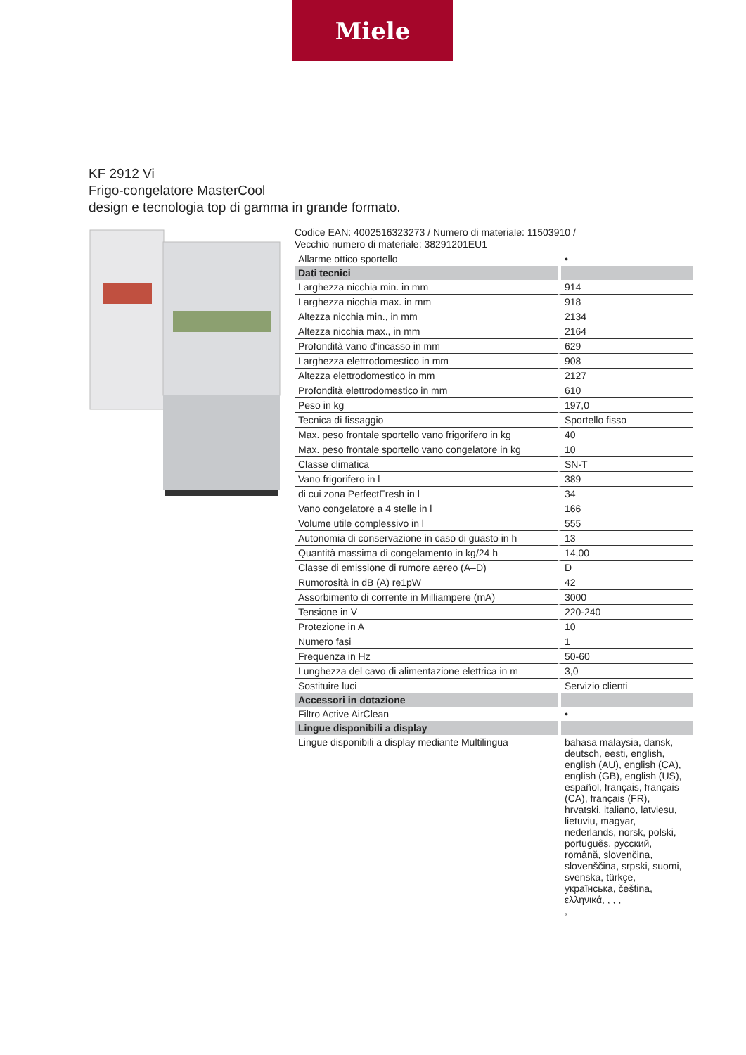Miele
KF 2912 Vi
Frigo-congelatore MasterCool
design e tecnologia top di gamma in grande formato.
Codice EAN: 4002516323273 / Numero di materiale: 11503910 /
Vecchio numero di materiale: 38291201EU1
| Allarme ottico sportello | • |
| Dati tecnici | |
| Larghezza nicchia min. in mm | 914 |
| Larghezza nicchia max. in mm | 918 |
| Altezza nicchia min., in mm | 2134 |
| Altezza nicchia max., in mm | 2164 |
| Profondità vano d'incasso in mm | 629 |
| Larghezza elettrodomestico in mm | 908 |
| Altezza elettrodomestico in mm | 2127 |
| Profondità elettrodomestico in mm | 610 |
| Peso in kg | 197,0 |
| Tecnica di fissaggio | Sportello fisso |
| Max. peso frontale sportello vano frigorifero in kg | 40 |
| Max. peso frontale sportello vano congelatore in kg | 10 |
| Classe climatica | SN-T |
| Vano frigorifero in l | 389 |
| di cui zona PerfectFresh in l | 34 |
| Vano congelatore a 4 stelle in l | 166 |
| Volume utile complessivo in l | 555 |
| Autonomia di conservazione in caso di guasto in h | 13 |
| Quantità massima di congelamento in kg/24 h | 14,00 |
| Classe di emissione di rumore aereo (A–D) | D |
| Rumorosità in dB (A) re1pW | 42 |
| Assorbimento di corrente in Milliampere (mA) | 3000 |
| Tensione in V | 220-240 |
| Protezione in A | 10 |
| Numero fasi | 1 |
| Frequenza in Hz | 50-60 |
| Lunghezza del cavo di alimentazione elettrica in m | 3,0 |
| Sostituire luci | Servizio clienti |
| Accessori in dotazione | |
| Filtro Active AirClean | • |
| Lingue disponibili a display | |
| Lingue disponibili a display mediante Multilingua | bahasa malaysia, dansk, deutsch, eesti, english, english (AU), english (CA), english (GB), english (US), español, français, français (CA), français (FR), hrvatski, italiano, latviesu, lietuviu, magyar, nederlands, norsk, polski, português, русский, română, slovenčina, slovenščina, srpski, suomi, svenska, türkçe, українська, čeština, ελληνικά, , , , , |